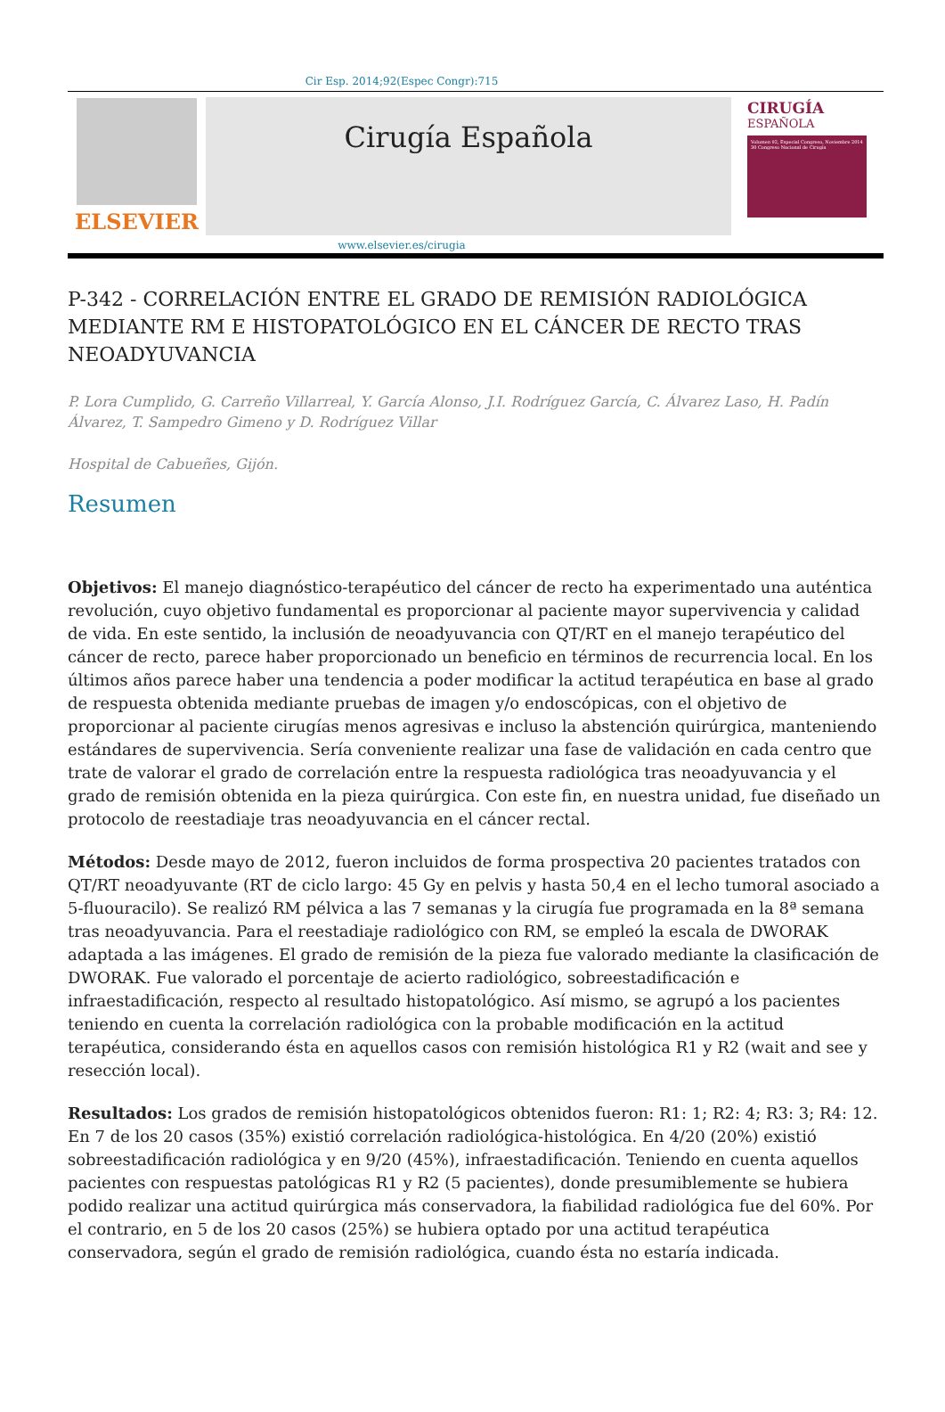Cir Esp. 2014;92(Espec Congr):715
ELSEVIER
Cirugía Española
CIRUGÍA
ESPAÑOLA
Volumen 92, Especial Congreso, Noviembre 2014
30 Congreso Nacional de Cirugía
www.elsevier.es/cirugia
P-342 - CORRELACIÓN ENTRE EL GRADO DE REMISIÓN RADIOLÓGICA MEDIANTE RM E HISTOPATOLÓGICO EN EL CÁNCER DE RECTO TRAS NEOADYUVANCIA
P. Lora Cumplido, G. Carreño Villarreal, Y. García Alonso, J.I. Rodríguez García, C. Álvarez Laso, H. Padín Álvarez, T. Sampedro Gimeno y D. Rodríguez Villar
Hospital de Cabueñes, Gijón.
Resumen
Objetivos: El manejo diagnóstico-terapéutico del cáncer de recto ha experimentado una auténtica revolución, cuyo objetivo fundamental es proporcionar al paciente mayor supervivencia y calidad de vida. En este sentido, la inclusión de neoadyuvancia con QT/RT en el manejo terapéutico del cáncer de recto, parece haber proporcionado un beneficio en términos de recurrencia local. En los últimos años parece haber una tendencia a poder modificar la actitud terapéutica en base al grado de respuesta obtenida mediante pruebas de imagen y/o endoscópicas, con el objetivo de proporcionar al paciente cirugías menos agresivas e incluso la abstención quirúrgica, manteniendo estándares de supervivencia. Sería conveniente realizar una fase de validación en cada centro que trate de valorar el grado de correlación entre la respuesta radiológica tras neoadyuvancia y el grado de remisión obtenida en la pieza quirúrgica. Con este fin, en nuestra unidad, fue diseñado un protocolo de reestadiaje tras neoadyuvancia en el cáncer rectal.
Métodos: Desde mayo de 2012, fueron incluidos de forma prospectiva 20 pacientes tratados con QT/RT neoadyuvante (RT de ciclo largo: 45 Gy en pelvis y hasta 50,4 en el lecho tumoral asociado a 5-fluouracilo). Se realizó RM pélvica a las 7 semanas y la cirugía fue programada en la 8ª semana tras neoadyuvancia. Para el reestadiaje radiológico con RM, se empleó la escala de DWORAK adaptada a las imágenes. El grado de remisión de la pieza fue valorado mediante la clasificación de DWORAK. Fue valorado el porcentaje de acierto radiológico, sobreestadificación e infraestadificación, respecto al resultado histopatológico. Así mismo, se agrupó a los pacientes teniendo en cuenta la correlación radiológica con la probable modificación en la actitud terapéutica, considerando ésta en aquellos casos con remisión histológica R1 y R2 (wait and see y resección local).
Resultados: Los grados de remisión histopatológicos obtenidos fueron: R1: 1; R2: 4; R3: 3; R4: 12. En 7 de los 20 casos (35%) existió correlación radiológica-histológica. En 4/20 (20%) existió sobreestadificación radiológica y en 9/20 (45%), infraestadificación. Teniendo en cuenta aquellos pacientes con respuestas patológicas R1 y R2 (5 pacientes), donde presumiblemente se hubiera podido realizar una actitud quirúrgica más conservadora, la fiabilidad radiológica fue del 60%. Por el contrario, en 5 de los 20 casos (25%) se hubiera optado por una actitud terapéutica conservadora, según el grado de remisión radiológica, cuando ésta no estaría indicada.